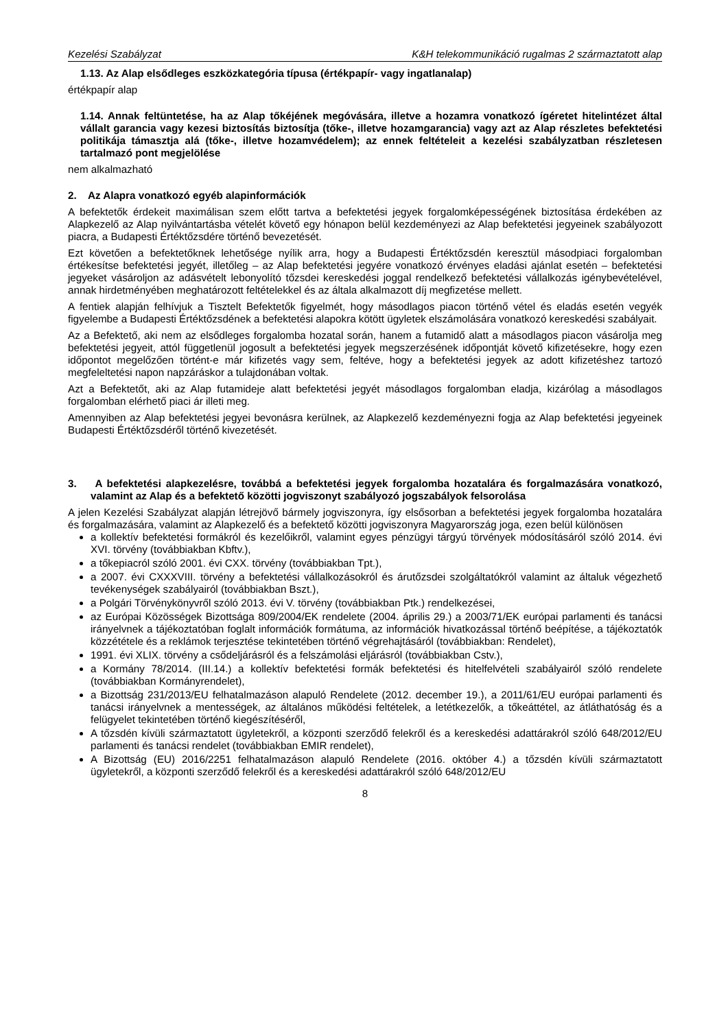Kezelési Szabályzat K&H telekommunikáció rugalmas 2 származtatott alap
1.13. Az Alap elsődleges eszközkategória típusa (értékpapír- vagy ingatlanalap)
értékpapír alap
1.14. Annak feltüntetése, ha az Alap tőkéjének megóvására, illetve a hozamra vonatkozó ígéretet hitelintézet által vállalt garancia vagy kezesi biztosítás biztosítja (tőke-, illetve hozamgarancia) vagy azt az Alap részletes befektetési politikája támasztja alá (tőke-, illetve hozamvédelem); az ennek feltételeit a kezelési szabályzatban részletesen tartalmazó pont megjelölése
nem alkalmazható
2. Az Alapra vonatkozó egyéb alapinformációk
A befektetők érdekeit maximálisan szem előtt tartva a befektetési jegyek forgalomképességének biztosítása érdekében az Alapkezelő az Alap nyilvántartásba vételét követő egy hónapon belül kezdeményezi az Alap befektetési jegyeinek szabályozott piacra, a Budapesti Értéktőzsdére történő bevezetését.
Ezt követően a befektetőknek lehetősége nyílik arra, hogy a Budapesti Értéktőzsdén keresztül másodpiaci forgalomban értékesítse befektetési jegyét, illetőleg – az Alap befektetési jegyére vonatkozó érvényes eladási ajánlat esetén – befektetési jegyeket vásároljon az adásvételt lebonyolító tőzsdei kereskedési joggal rendelkező befektetési vállalkozás igénybevételével, annak hirdetményében meghatározott feltételekkel és az általa alkalmazott díj megfizetése mellett.
A fentiek alapján felhívjuk a Tisztelt Befektetők figyelmét, hogy másodlagos piacon történő vétel és eladás esetén vegyék figyelembe a Budapesti Értéktőzsdének a befektetési alapokra kötött ügyletek elszámolására vonatkozó kereskedési szabályait.
Az a Befektető, aki nem az elsődleges forgalomba hozatal során, hanem a futamidő alatt a másodlagos piacon vásárolja meg befektetési jegyeit, attól függetlenül jogosult a befektetési jegyek megszerzésének időpontját követő kifizetésekre, hogy ezen időpontot megelőzően történt-e már kifizetés vagy sem, feltéve, hogy a befektetési jegyek az adott kifizetéshez tartozó megfeleltetési napon napzáráskor a tulajdonában voltak.
Azt a Befektetőt, aki az Alap futamideje alatt befektetési jegyét másodlagos forgalomban eladja, kizárólag a másodlagos forgalomban elérhető piaci ár illeti meg.
Amennyiben az Alap befektetési jegyei bevonásra kerülnek, az Alapkezelő kezdeményezni fogja az Alap befektetési jegyeinek Budapesti Értéktőzsdéről történő kivezetését.
3. A befektetési alapkezelésre, továbbá a befektetési jegyek forgalomba hozatalára és forgalmazására vonatkozó, valamint az Alap és a befektető közötti jogviszonyt szabályozó jogszabályok felsorolása
A jelen Kezelési Szabályzat alapján létrejövő bármely jogviszonyra, így elsősorban a befektetési jegyek forgalomba hozatalára és forgalmazására, valamint az Alapkezelő és a befektető közötti jogviszonyra Magyarország joga, ezen belül különösen
a kollektív befektetési formákról és kezelőikről, valamint egyes pénzügyi tárgyú törvények módosításáról szóló 2014. évi XVI. törvény (továbbiakban Kbftv.),
a tőkepiacról szóló 2001. évi CXX. törvény (továbbiakban Tpt.),
a 2007. évi CXXXVIII. törvény a befektetési vállalkozásokról és árutőzsdei szolgáltatókról valamint az általuk végezhető tevékenységek szabályairól (továbbiakban Bszt.),
a Polgári Törvénykönyvről szóló 2013. évi V. törvény (továbbiakban Ptk.) rendelkezései,
az Európai Közösségek Bizottsága 809/2004/EK rendelete (2004. április 29.) a 2003/71/EK európai parlamenti és tanácsi irányelvnek a tájékoztatóban foglalt információk formátuma, az információk hivatkozással történő beépítése, a tájékoztatók közzététele és a reklámok terjesztése tekintetében történő végrehajtásáról (továbbiakban: Rendelet),
1991. évi XLIX. törvény a csődeljárásról és a felszámolási eljárásról (továbbiakban Cstv.),
a Kormány 78/2014. (III.14.) a kollektív befektetési formák befektetési és hitelfelvételi szabályairól szóló rendelete (továbbiakban Kormányrendelet),
a Bizottság 231/2013/EU felhatalmazáson alapuló Rendelete (2012. december 19.), a 2011/61/EU európai parlamenti és tanácsi irányelvnek a mentességek, az általános működési feltételek, a letétkezelők, a tőkeáttétel, az átláthatóság és a felügyelet tekintetében történő kiegészítéséről,
A tőzsdén kívüli származtatott ügyletekről, a központi szerződő felekről és a kereskedési adattárakról szóló 648/2012/EU parlamenti és tanácsi rendelet (továbbiakban EMIR rendelet),
A Bizottság (EU) 2016/2251 felhatalmazáson alapuló Rendelete (2016. október 4.) a tőzsdén kívüli származtatott ügyletekről, a központi szerződő felekről és a kereskedési adattárakról szóló 648/2012/EU
8